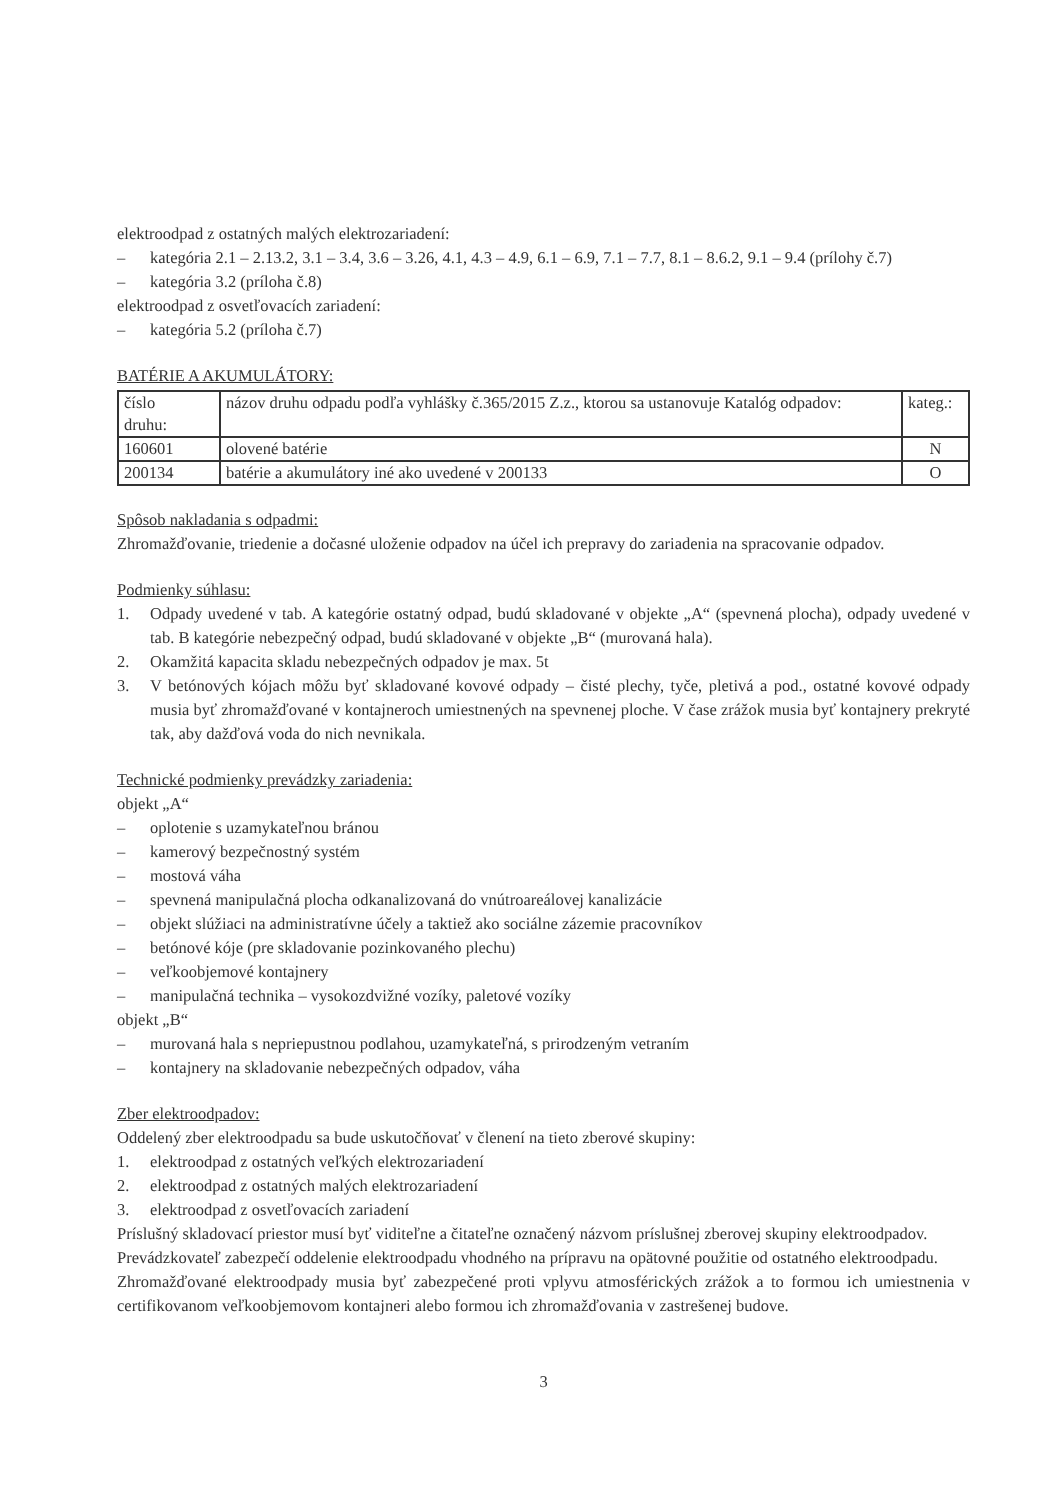elektroodpad z ostatných malých elektrozariadení:
– kategória 2.1 – 2.13.2, 3.1 – 3.4, 3.6 – 3.26, 4.1, 4.3 – 4.9, 6.1 – 6.9, 7.1 – 7.7, 8.1 – 8.6.2, 9.1 – 9.4 (prílohy č.7)
– kategória 3.2 (príloha č.8)
elektroodpad z osvetľovacích zariadení:
– kategória 5.2 (príloha č.7)
BATÉRIE A AKUMULÁTORY:
| číslo druhu: | názov druhu odpadu podľa vyhlášky č.365/2015 Z.z., ktorou sa ustanovuje Katalóg odpadov: | kateg.: |
| 160601 | olovené batérie | N |
| 200134 | batérie a akumulátory iné ako uvedené v 200133 | O |
Spôsob nakladania s odpadmi:
Zhromažďovanie, triedenie a dočasné uloženie odpadov na účel ich prepravy do zariadenia na spracovanie odpadov.
Podmienky súhlasu:
1. Odpady uvedené v tab. A kategórie ostatný odpad, budú skladované v objekte „A“ (spevnená plocha), odpady uvedené v tab. B kategórie nebezpečný odpad, budú skladované v objekte „B“ (murovaná hala).
2. Okamžitá kapacita skladu nebezpečných odpadov je max. 5t
3. V betónových kójach môžu byť skladované kovové odpady – čisté plechy, tyče, pletivá a pod., ostatné kovové odpady musia byť zhromažďované v kontajneroch umiestnených na spevnenej ploche. V čase zrážok musia byť kontajnery prekryté tak, aby dažďová voda do nich nevnikala.
Technické podmienky prevádzky zariadenia:
objekt „A“
– oplotenie s uzamykateľnou bránou
– kamerový bezpečnostný systém
– mostová váha
– spevnená manipulačná plocha odkanalizovaná do vnútroareálovej kanalizácie
– objekt slúžiaci na administratívne účely a taktiež ako sociálne zázemie pracovníkov
– betónové kóje (pre skladovanie pozinkovaného plechu)
– veľkoobjemové kontajnery
– manipulačná technika – vysokozdvižné vozíky, paletové vozíky
objekt „B“
– murovaná hala s nepriepustnou podlahou, uzamykateľná, s prirodzeným vetraním
– kontajnery na skladovanie nebezpečných odpadov, váha
Zber elektroodpadov:
Oddelený zber elektroodpadu sa bude uskutočňovať v členení na tieto zberové skupiny:
1. elektroodpad z ostatných veľkých elektrozariadení
2. elektroodpad z ostatných malých elektrozariadení
3. elektroodpad z osvetľovacích zariadení
Príslušný skladovací priestor musí byť viditeľne a čitateľne označený názvom príslušnej zberovej skupiny elektroodpadov.
Prevádzkovateľ zabezpečí oddelenie elektroodpadu vhodného na prípravu na opätovné použitie od ostatného elektroodpadu.
Zhromažďované elektroodpady musia byť zabezpečené proti vplyvu atmosférických zrážok a to formou ich umiestnenia v certifikovanom veľkoobjemovom kontajneri alebo formou ich zhromažďovania v zastrešenej budove.
3